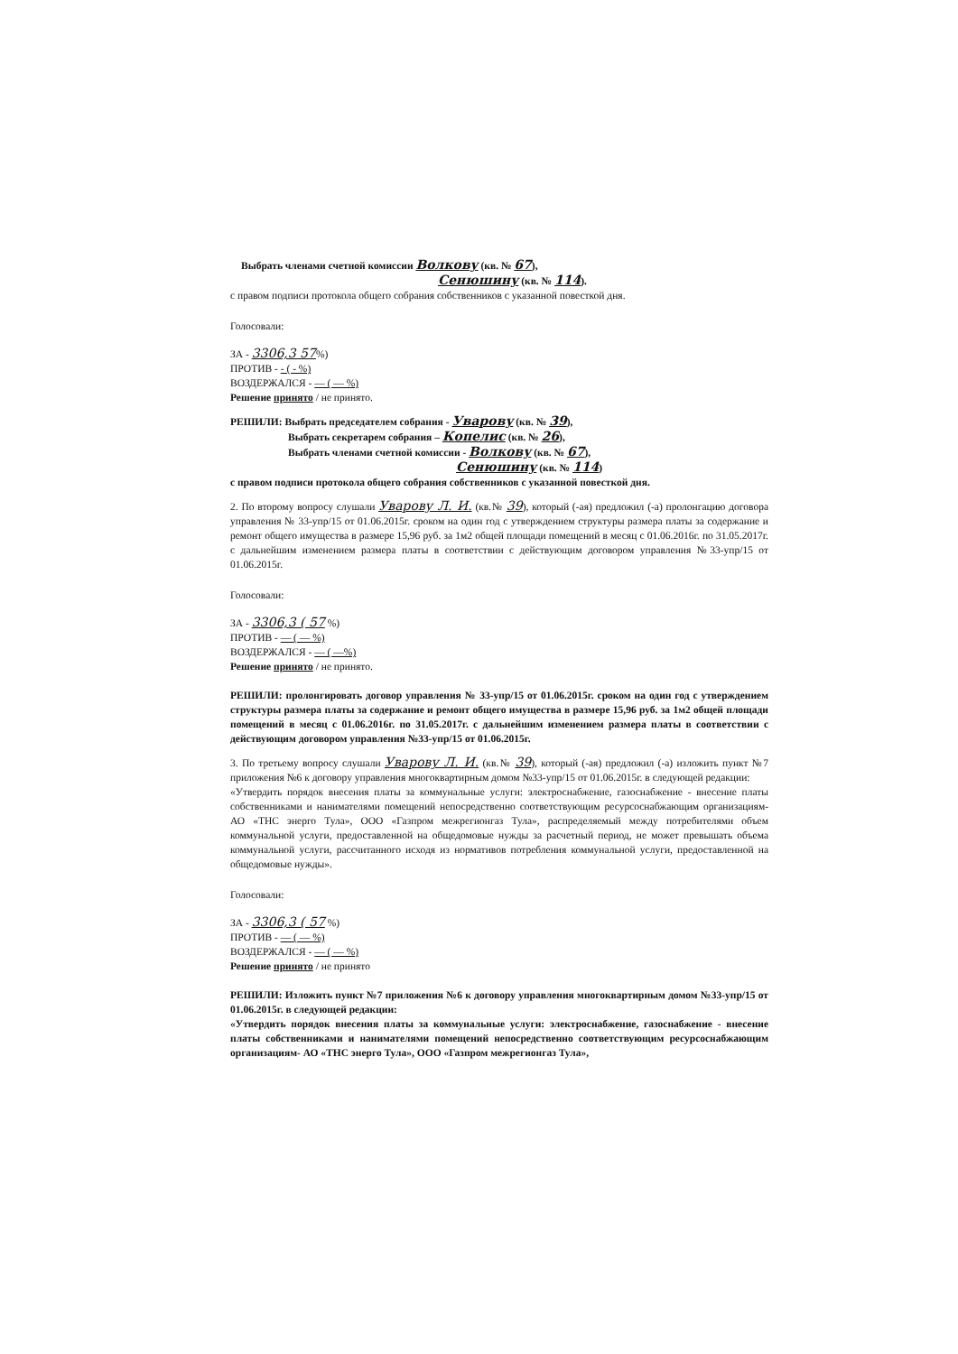Выбрать членами счетной комиссии Волкову (кв. № 67),
Сенюшину (кв. № 114).
с правом подписи протокола общего собрания собственников с указанной повесткой дня.
Голосовали:
ЗА - 3306,3 57%)
ПРОТИВ - - ( - %)
ВОЗДЕРЖАЛСЯ - — ( — %)
Решение принято / не принято.
РЕШИЛИ: Выбрать председателем собрания - Уварову (кв. № 39),
Выбрать секретарем собрания – Копелис (кв. № 26),
Выбрать членами счетной комиссии - Волкову (кв. № 67),
Сенюшину (кв. № 114)
с правом подписи протокола общего собрания собственников с указанной повесткой дня.
2. По второму вопросу слушали Уварову Л. И. (кв.№ 39), который (-ая) предложил (-а) пролонгацию договора управления № 33-упр/15 от 01.06.2015г. сроком на один год с утверждением структуры размера платы за содержание и ремонт общего имущества в размере 15,96 руб. за 1м2 общей площади помещений в месяц с 01.06.2016г. по 31.05.2017г. с дальнейшим изменением размера платы в соответствии с действующим договором управления №33-упр/15 от 01.06.2015г.
Голосовали:
ЗА - 3306,3 ( 57 %)
ПРОТИВ - — ( — %)
ВОЗДЕРЖАЛСЯ - — ( —%)
Решение принято / не принято.
РЕШИЛИ: пролонгировать договор управления № 33-упр/15 от 01.06.2015г. сроком на один год с утверждением структуры размера платы за содержание и ремонт общего имущества в размере 15,96 руб. за 1м2 общей площади помещений в месяц с 01.06.2016г. по 31.05.2017г. с дальнейшим изменением размера платы в соответствии с действующим договором управления №33-упр/15 от 01.06.2015г.
3. По третьему вопросу слушали Уварову Л. И. (кв.№ 39), который (-ая) предложил (-а) изложить пункт №7 приложения №6 к договору управления многоквартирным домом №33-упр/15 от 01.06.2015г. в следующей редакции:
«Утвердить порядок внесения платы за коммунальные услуги: электроснабжение, газоснабжение - внесение платы собственниками и нанимателями помещений непосредственно соответствующим ресурсоснабжающим организациям- АО «ТНС энерго Тула», ООО «Газпром межрегионгаз Тула», распределяемый между потребителями объем коммунальной услуги, предоставленной на общедомовые нужды за расчетный период, не может превышать объема коммунальной услуги, рассчитанного исходя из нормативов потребления коммунальной услуги, предоставленной на общедомовые нужды».
Голосовали:
ЗА - 3306,3 ( 57 %)
ПРОТИВ - — ( — %)
ВОЗДЕРЖАЛСЯ - — ( — %)
Решение принято / не принято
РЕШИЛИ: Изложить пункт №7 приложения №6 к договору управления многоквартирным домом №33-упр/15 от 01.06.2015г. в следующей редакции:
«Утвердить порядок внесения платы за коммунальные услуги: электроснабжение, газоснабжение - внесение платы собственниками и нанимателями помещений непосредственно соответствующим ресурсоснабжающим организациям- АО «ТНС энерго Тула», ООО «Газпром межрегионгаз Тула»,